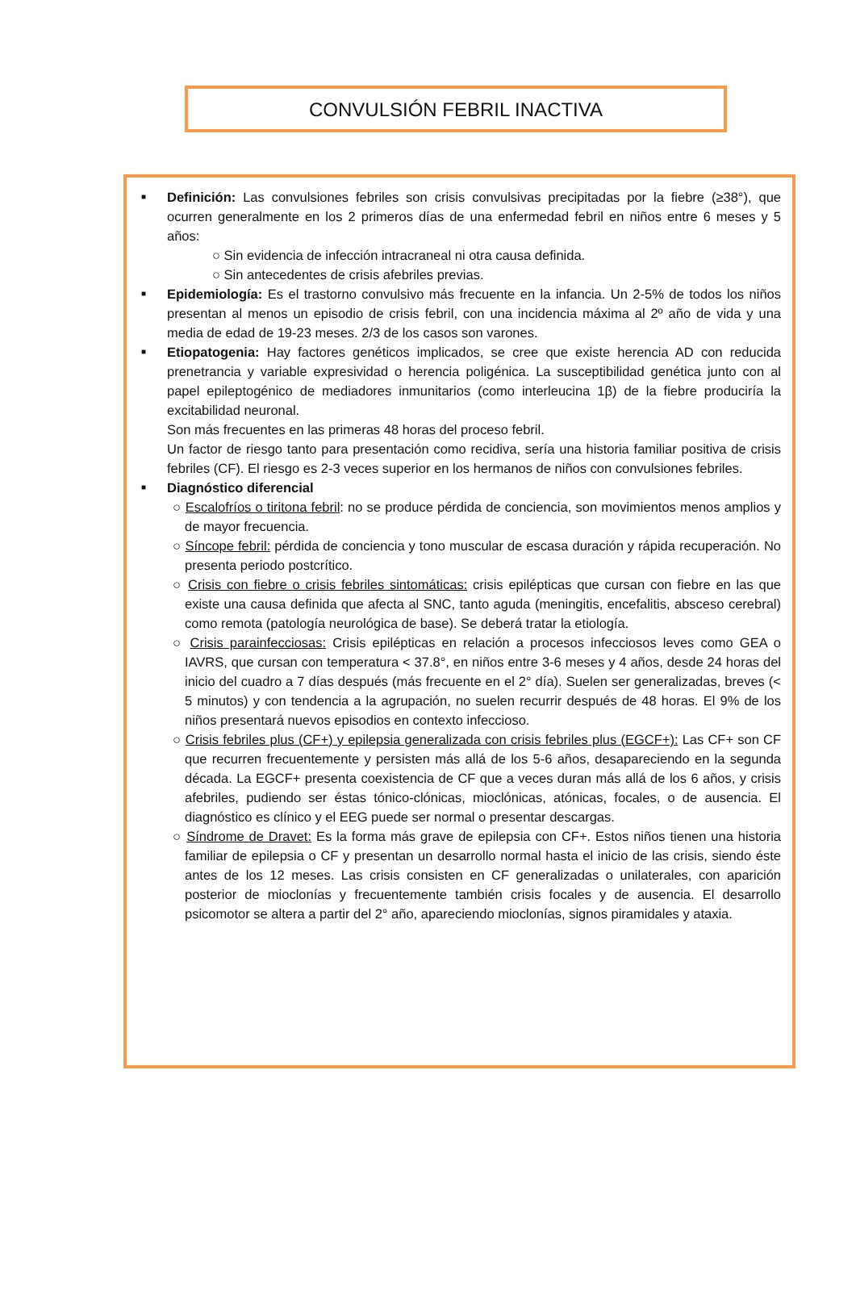CONVULSIÓN FEBRIL INACTIVA
■
Definición: Las convulsiones febriles son crisis convulsivas precipitadas por la fiebre (≥38°), que ocurren generalmente en los 2 primeros días de una enfermedad febril en niños entre 6 meses y 5 años:
○ Sin evidencia de infección intracraneal ni otra causa definida.
○ Sin antecedentes de crisis afebriles previas.
■
Epidemiología: Es el trastorno convulsivo más frecuente en la infancia. Un 2-5% de todos los niños presentan al menos un episodio de crisis febril, con una incidencia máxima al 2º año de vida y una media de edad de 19-23 meses. 2/3 de los casos son varones.
■
Etiopatogenia: Hay factores genéticos implicados, se cree que existe herencia AD con reducida prenetrancia y variable expresividad o herencia poligénica. La susceptibilidad genética junto con al papel epileptogénico de mediadores inmunitarios (como interleucina 1β) de la fiebre produciría la excitabilidad neuronal.
Son más frecuentes en las primeras 48 horas del proceso febril.
Un factor de riesgo tanto para presentación como recidiva, sería una historia familiar positiva de crisis febriles (CF). El riesgo es 2-3 veces superior en los hermanos de niños con convulsiones febriles.
■
Diagnóstico diferencial
○ Escalofríos o tiritona febril: no se produce pérdida de conciencia, son movimientos menos amplios y de mayor frecuencia.
○ Síncope febril: pérdida de conciencia y tono muscular de escasa duración y rápida recuperación. No presenta periodo postcrítico.
○ Crisis con fiebre o crisis febriles sintomáticas: crisis epilépticas que cursan con fiebre en las que existe una causa definida que afecta al SNC, tanto aguda (meningitis, encefalitis, absceso cerebral) como remota (patología neurológica de base). Se deberá tratar la etiología.
○ Crisis parainfecciosas: Crisis epilépticas en relación a procesos infecciosos leves como GEA o IAVRS, que cursan con temperatura < 37.8°, en niños entre 3-6 meses y 4 años, desde 24 horas del inicio del cuadro a 7 días después (más frecuente en el 2° día). Suelen ser generalizadas, breves (< 5 minutos) y con tendencia a la agrupación, no suelen recurrir después de 48 horas. El 9% de los niños presentará nuevos episodios en contexto infeccioso.
○ Crisis febriles plus (CF+) y epilepsia generalizada con crisis febriles plus (EGCF+): Las CF+ son CF que recurren frecuentemente y persisten más allá de los 5-6 años, desapareciendo en la segunda década. La EGCF+ presenta coexistencia de CF que a veces duran más allá de los 6 años, y crisis afebriles, pudiendo ser éstas tónico-clónicas, mioclónicas, atónicas, focales, o de ausencia. El diagnóstico es clínico y el EEG puede ser normal o presentar descargas.
○ Síndrome de Dravet: Es la forma más grave de epilepsia con CF+. Estos niños tienen una historia familiar de epilepsia o CF y presentan un desarrollo normal hasta el inicio de las crisis, siendo éste antes de los 12 meses. Las crisis consisten en CF generalizadas o unilaterales, con aparición posterior de mioclonías y frecuentemente también crisis focales y de ausencia. El desarrollo psicomotor se altera a partir del 2° año, apareciendo mioclonías, signos piramidales y ataxia.